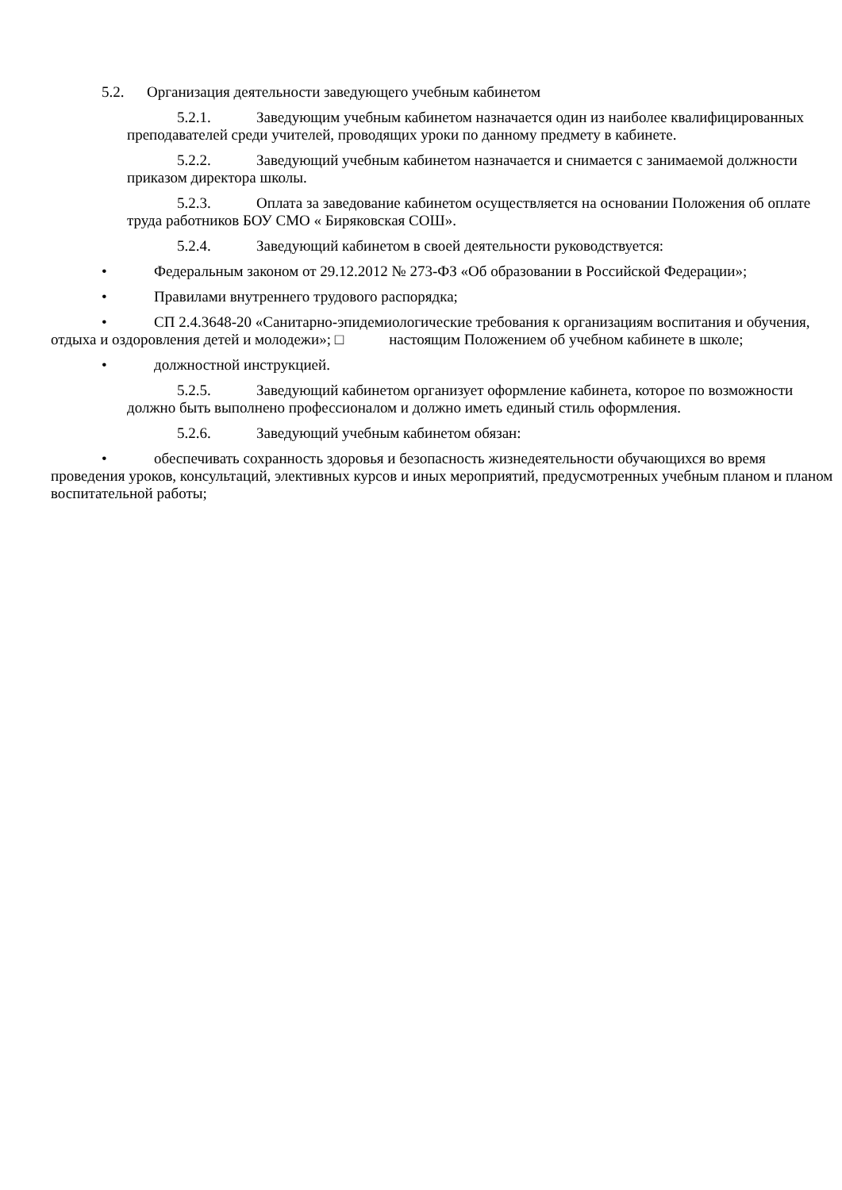5.2. Организация деятельности заведующего учебным кабинетом
5.2.1. Заведующим учебным кабинетом назначается один из наиболее квалифицированных преподавателей среди учителей, проводящих уроки по данному предмету в кабинете.
5.2.2. Заведующий учебным кабинетом назначается и снимается с занимаемой должности приказом директора школы.
5.2.3. Оплата за заведование кабинетом осуществляется на основании Положения об оплате труда работников БОУ СМО « Биряковская СОШ».
5.2.4. Заведующий кабинетом в своей деятельности руководствуется:
• Федеральным законом от 29.12.2012 № 273-ФЗ «Об образовании в Российской Федерации»;
• Правилами внутреннего трудового распорядка;
• СП 2.4.3648-20 «Санитарно-эпидемиологические требования к организациям воспитания и обучения, отдыха и оздоровления детей и молодежи»; □ настоящим Положением об учебном кабинете в школе;
• должностной инструкцией.
5.2.5. Заведующий кабинетом организует оформление кабинета, которое по возможности должно быть выполнено профессионалом и должно иметь единый стиль оформления.
5.2.6. Заведующий учебным кабинетом обязан:
• обеспечивать сохранность здоровья и безопасность жизнедеятельности обучающихся во время проведения уроков, консультаций, элективных курсов и иных мероприятий, предусмотренных учебным планом и планом воспитательной работы;